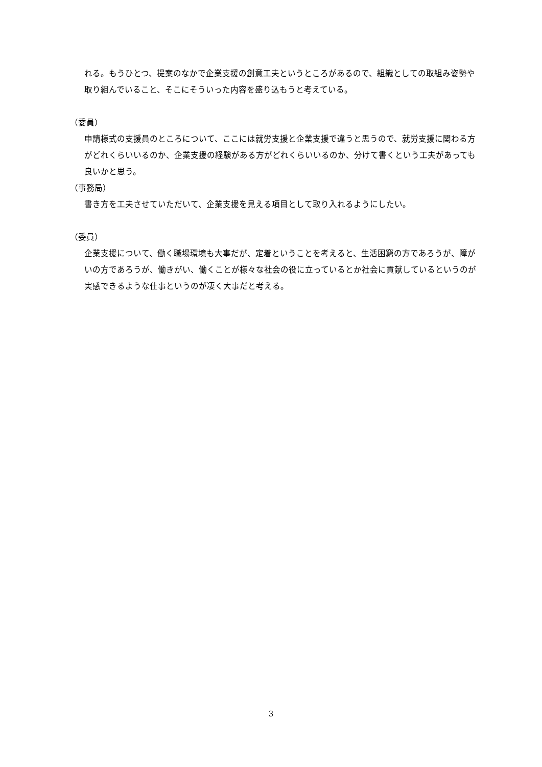れる。もうひとつ、提案のなかで企業支援の創意工夫というところがあるので、組織としての取組み姿勢や取り組んでいること、そこにそういった内容を盛り込もうと考えている。
（委員）
申請様式の支援員のところについて、ここには就労支援と企業支援で違うと思うので、就労支援に関わる方がどれくらいいるのか、企業支援の経験がある方がどれくらいいるのか、分けて書くという工夫があっても良いかと思う。
（事務局）
書き方を工夫させていただいて、企業支援を見える項目として取り入れるようにしたい。
（委員）
企業支援について、働く職場環境も大事だが、定着ということを考えると、生活困窮の方であろうが、障がいの方であろうが、働きがい、働くことが様々な社会の役に立っているとか社会に貢献しているというのが実感できるような仕事というのが凄く大事だと考える。
3